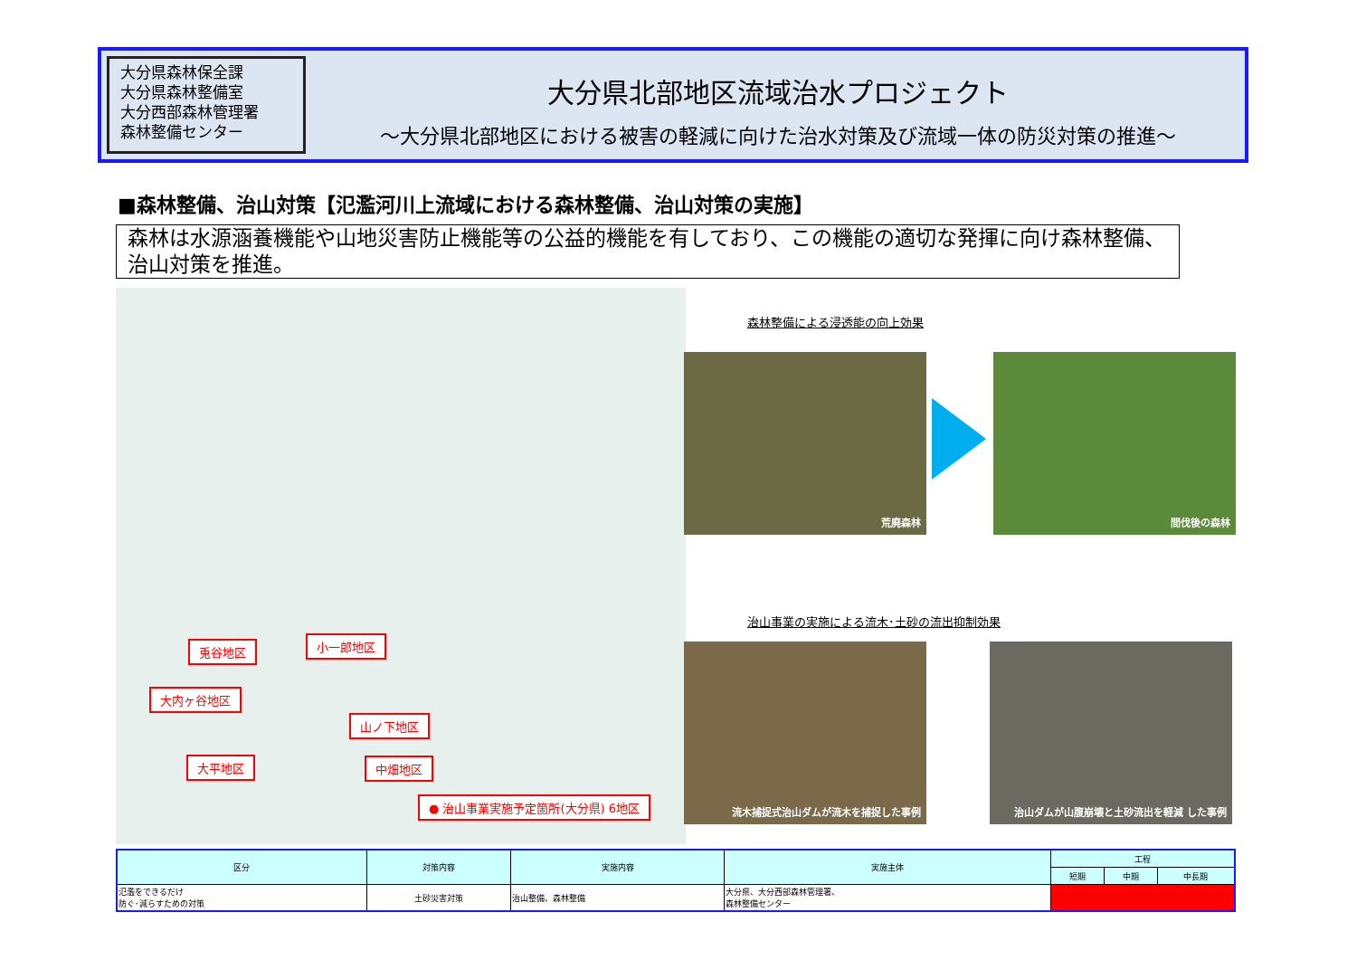大分県森林保全課
大分県森林整備室
大分西部森林管理署
森林整備センター
大分県北部地区流域治水プロジェクト
～大分県北部地区における被害の軽減に向けた治水対策及び流域一体の防災対策の推進～
■森林整備、治山対策【氾濫河川上流域における森林整備、治山対策の実施】
森林は水源涵養機能や山地災害防止機能等の公益的機能を有しており、この機能の適切な発揮に向け森林整備、治山対策を推進。
兎谷地区 小一郎地区
大内ヶ谷地区
山ノ下地区
大平地区 中畑地区
● 治山事業実施予定箇所(大分県) 6地区
森林整備による浸透能の向上効果
荒廃森林 間伐後の森林
治山事業の実施による流木･土砂の流出抑制効果
流木捕捉式治山ダムが流木を捕捉した事例 治山ダムが山腹崩壊と土砂流出を軽減 した事例
| 区分 | 対策内容 | 実施内容 | 実施主体 | 工程 | | |
| --- | --- | --- | --- | --- | --- | --- |
| | | | | 短期 | 中期 | 中長期 |
| 氾濫をできるだけ 防ぐ･減らすための対策 | 土砂災害対策 | 治山整備、森林整備 | 大分県、大分西部森林管理署、 森林整備センター | | | |